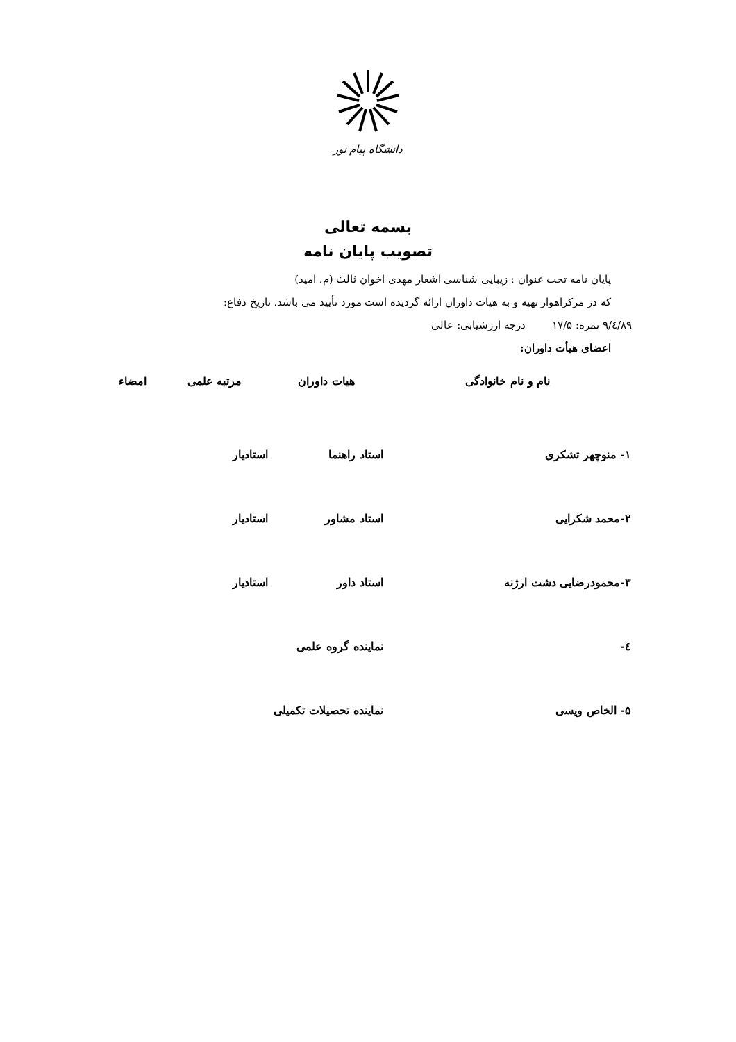دانشگاه پیام نور
بسمه تعالی
تصویب پایان نامه
پایان نامه تحت عنوان : زیبایی شناسی اشعار مهدی اخوان ثالث (م. امید)
که در مرکزاهواز تهیه و به هیات داوران ارائه گردیده است مورد تأیید می باشد. تاریخ دفاع:
۸۹/٤/۹ نمره: ۱۷/۵ درجه ارزشیابی: عالی
اعضای هیأت داوران:
| نام و نام خانوادگی | هیات داوران | مرتبه علمی | امضاء |
| --- | --- | --- | --- |
| ۱- منوچهر تشکری | استاد راهنما | استادیار | |
| ۲-محمد شکرایی | استاد مشاور | استادیار | |
| ۳-محمودرضایی دشت ارژنه | استاد داور | استادیار | |
| ٤- | نماینده گروه علمی | | |
| ۵- الخاص ویسی | نماینده تحصیلات تکمیلی | | |